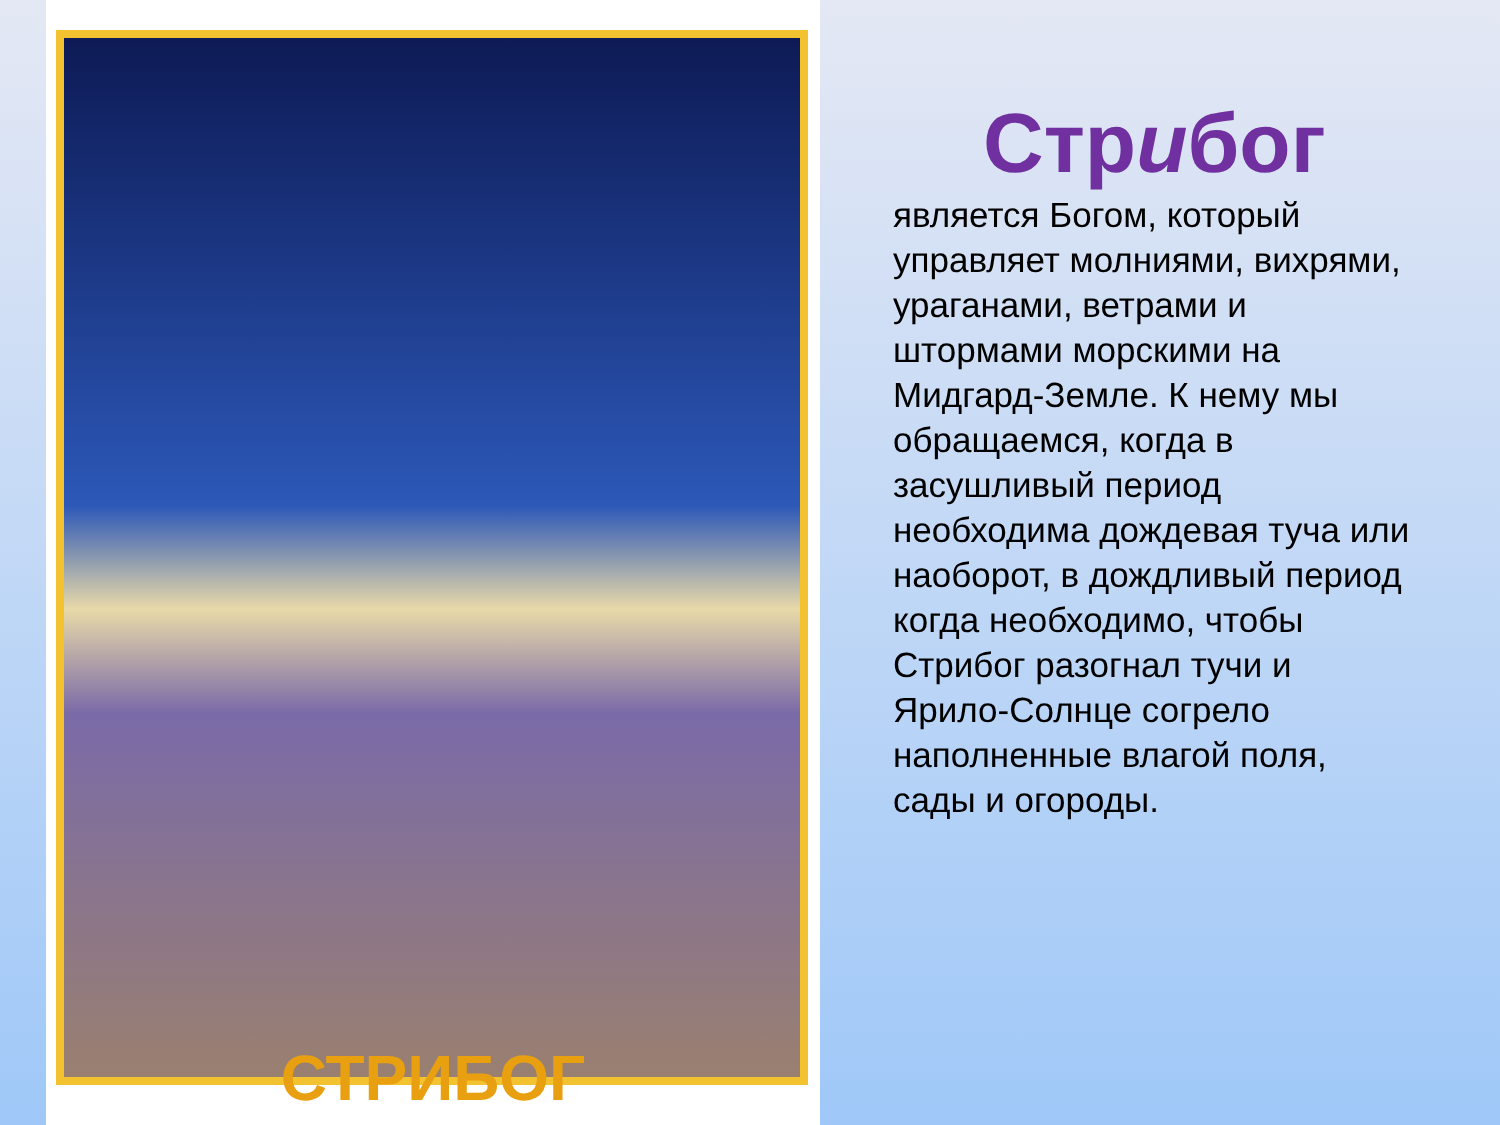СТРИБОГ
Стрибог
является Богом, который управляет молниями, вихрями, ураганами, ветрами и штормами морскими на Мидгард-Земле. К нему мы обращаемся, когда в засушливый период необходима дождевая туча или наоборот, в дождливый период когда необходимо, чтобы Стрибог разогнал тучи и Ярило-Солнце согрело наполненные влагой поля, сады и огороды.